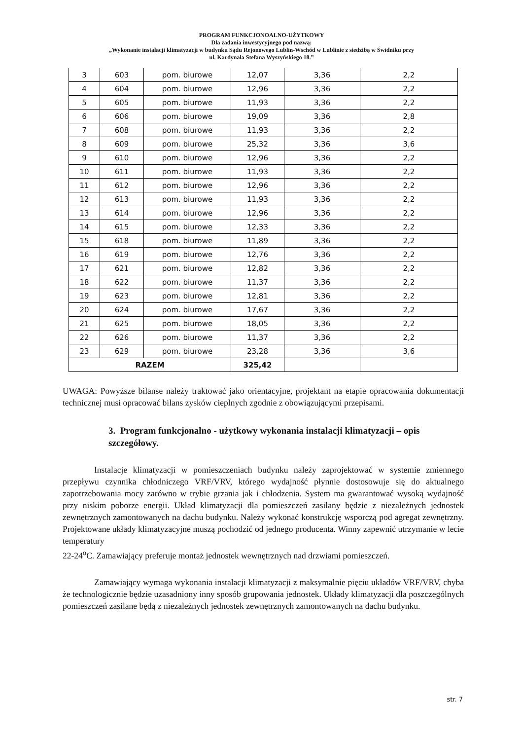PROGRAM FUNKCJONOALNO-UŻYTKOWY
Dla zadania inwestycyjnego pod nazwą:
„Wykonanie instalacji klimatyzacji w budynku Sądu Rejonowego Lublin-Wschód w Lublinie z siedzibą w Świdniku przy
ul. Kardynała Stefana Wyszyńskiego 18.”
| 3 | 603 | pom. biurowe | 12,07 | 3,36 | 2,2 |
| 4 | 604 | pom. biurowe | 12,96 | 3,36 | 2,2 |
| 5 | 605 | pom. biurowe | 11,93 | 3,36 | 2,2 |
| 6 | 606 | pom. biurowe | 19,09 | 3,36 | 2,8 |
| 7 | 608 | pom. biurowe | 11,93 | 3,36 | 2,2 |
| 8 | 609 | pom. biurowe | 25,32 | 3,36 | 3,6 |
| 9 | 610 | pom. biurowe | 12,96 | 3,36 | 2,2 |
| 10 | 611 | pom. biurowe | 11,93 | 3,36 | 2,2 |
| 11 | 612 | pom. biurowe | 12,96 | 3,36 | 2,2 |
| 12 | 613 | pom. biurowe | 11,93 | 3,36 | 2,2 |
| 13 | 614 | pom. biurowe | 12,96 | 3,36 | 2,2 |
| 14 | 615 | pom. biurowe | 12,33 | 3,36 | 2,2 |
| 15 | 618 | pom. biurowe | 11,89 | 3,36 | 2,2 |
| 16 | 619 | pom. biurowe | 12,76 | 3,36 | 2,2 |
| 17 | 621 | pom. biurowe | 12,82 | 3,36 | 2,2 |
| 18 | 622 | pom. biurowe | 11,37 | 3,36 | 2,2 |
| 19 | 623 | pom. biurowe | 12,81 | 3,36 | 2,2 |
| 20 | 624 | pom. biurowe | 17,67 | 3,36 | 2,2 |
| 21 | 625 | pom. biurowe | 18,05 | 3,36 | 2,2 |
| 22 | 626 | pom. biurowe | 11,37 | 3,36 | 2,2 |
| 23 | 629 | pom. biurowe | 23,28 | 3,36 | 3,6 |
| RAZEM | | | 325,42 | | |
UWAGA: Powyższe bilanse należy traktować jako orientacyjne, projektant na etapie opracowania dokumentacji technicznej musi opracować bilans zysków cieplnych zgodnie z obowiązującymi przepisami.
3. Program funkcjonalno - użytkowy wykonania instalacji klimatyzacji – opis szczegółowy.
Instalacje klimatyzacji w pomieszczeniach budynku należy zaprojektować w systemie zmiennego przepływu czynnika chłodniczego VRF/VRV, którego wydajność płynnie dostosowuje się do aktualnego zapotrzebowania mocy zarówno w trybie grzania jak i chłodzenia. System ma gwarantować wysoką wydajność przy niskim poborze energii. Układ klimatyzacji dla pomieszczeń zasilany będzie z niezależnych jednostek zewnętrznych zamontowanych na dachu budynku. Należy wykonać konstrukcję wsporczą pod agregat zewnętrzny. Projektowane układy klimatyzacyjne muszą pochodzić od jednego producenta. Winny zapewnić utrzymanie w lecie temperatury
22-24<sup>o</sup>C. Zamawiający preferuje montaż jednostek wewnętrznych nad drzwiami pomieszczeń.
Zamawiający wymaga wykonania instalacji klimatyzacji z maksymalnie pięciu układów VRF/VRV, chyba że technologicznie będzie uzasadniony inny sposób grupowania jednostek. Układy klimatyzacji dla poszczególnych pomieszczeń zasilane będą z niezależnych jednostek zewnętrznych zamontowanych na dachu budynku.
str. 7